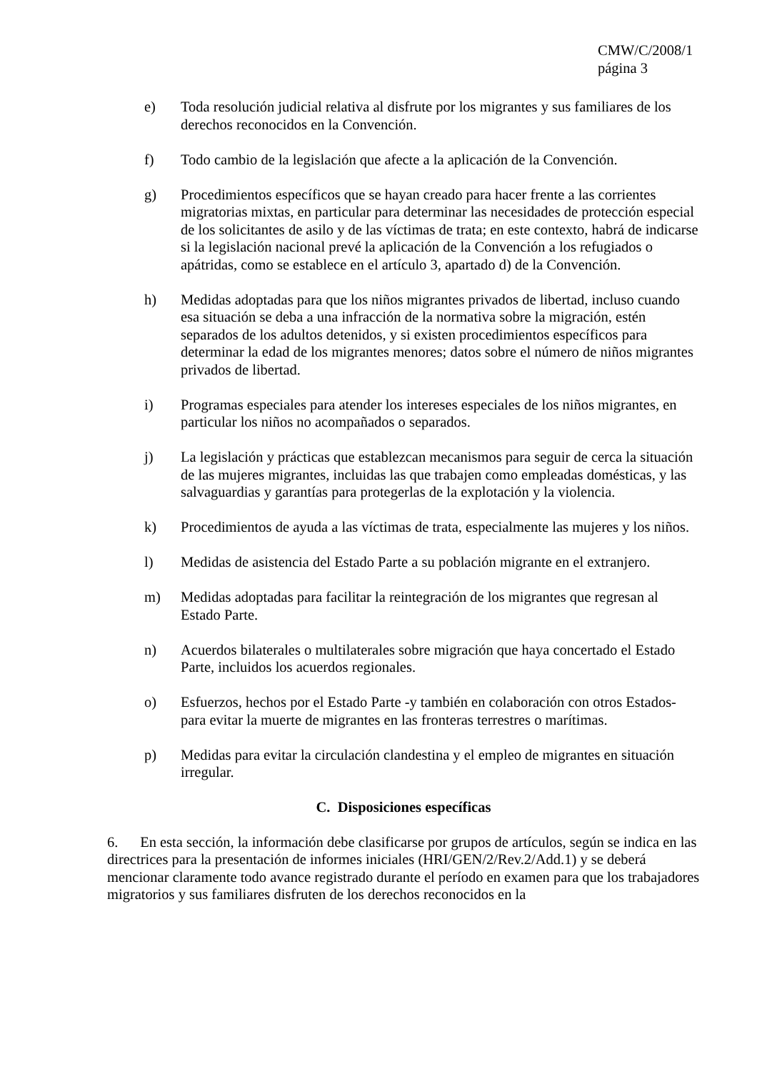CMW/C/2008/1
página 3
e) Toda resolución judicial relativa al disfrute por los migrantes y sus familiares de los derechos reconocidos en la Convención.
f) Todo cambio de la legislación que afecte a la aplicación de la Convención.
g) Procedimientos específicos que se hayan creado para hacer frente a las corrientes migratorias mixtas, en particular para determinar las necesidades de protección especial de los solicitantes de asilo y de las víctimas de trata; en este contexto, habrá de indicarse si la legislación nacional prevé la aplicación de la Convención a los refugiados o apátridas, como se establece en el artículo 3, apartado d) de la Convención.
h) Medidas adoptadas para que los niños migrantes privados de libertad, incluso cuando esa situación se deba a una infracción de la normativa sobre la migración, estén separados de los adultos detenidos, y si existen procedimientos específicos para determinar la edad de los migrantes menores; datos sobre el número de niños migrantes privados de libertad.
i) Programas especiales para atender los intereses especiales de los niños migrantes, en particular los niños no acompañados o separados.
j) La legislación y prácticas que establezcan mecanismos para seguir de cerca la situación de las mujeres migrantes, incluidas las que trabajen como empleadas domésticas, y las salvaguardias y garantías para protegerlas de la explotación y la violencia.
k) Procedimientos de ayuda a las víctimas de trata, especialmente las mujeres y los niños.
l) Medidas de asistencia del Estado Parte a su población migrante en el extranjero.
m) Medidas adoptadas para facilitar la reintegración de los migrantes que regresan al Estado Parte.
n) Acuerdos bilaterales o multilaterales sobre migración que haya concertado el Estado Parte, incluidos los acuerdos regionales.
o) Esfuerzos, hechos por el Estado Parte -y también en colaboración con otros Estados- para evitar la muerte de migrantes en las fronteras terrestres o marítimas.
p) Medidas para evitar la circulación clandestina y el empleo de migrantes en situación irregular.
C. Disposiciones específicas
6. En esta sección, la información debe clasificarse por grupos de artículos, según se indica en las directrices para la presentación de informes iniciales (HRI/GEN/2/Rev.2/Add.1) y se deberá mencionar claramente todo avance registrado durante el período en examen para que los trabajadores migratorios y sus familiares disfruten de los derechos reconocidos en la